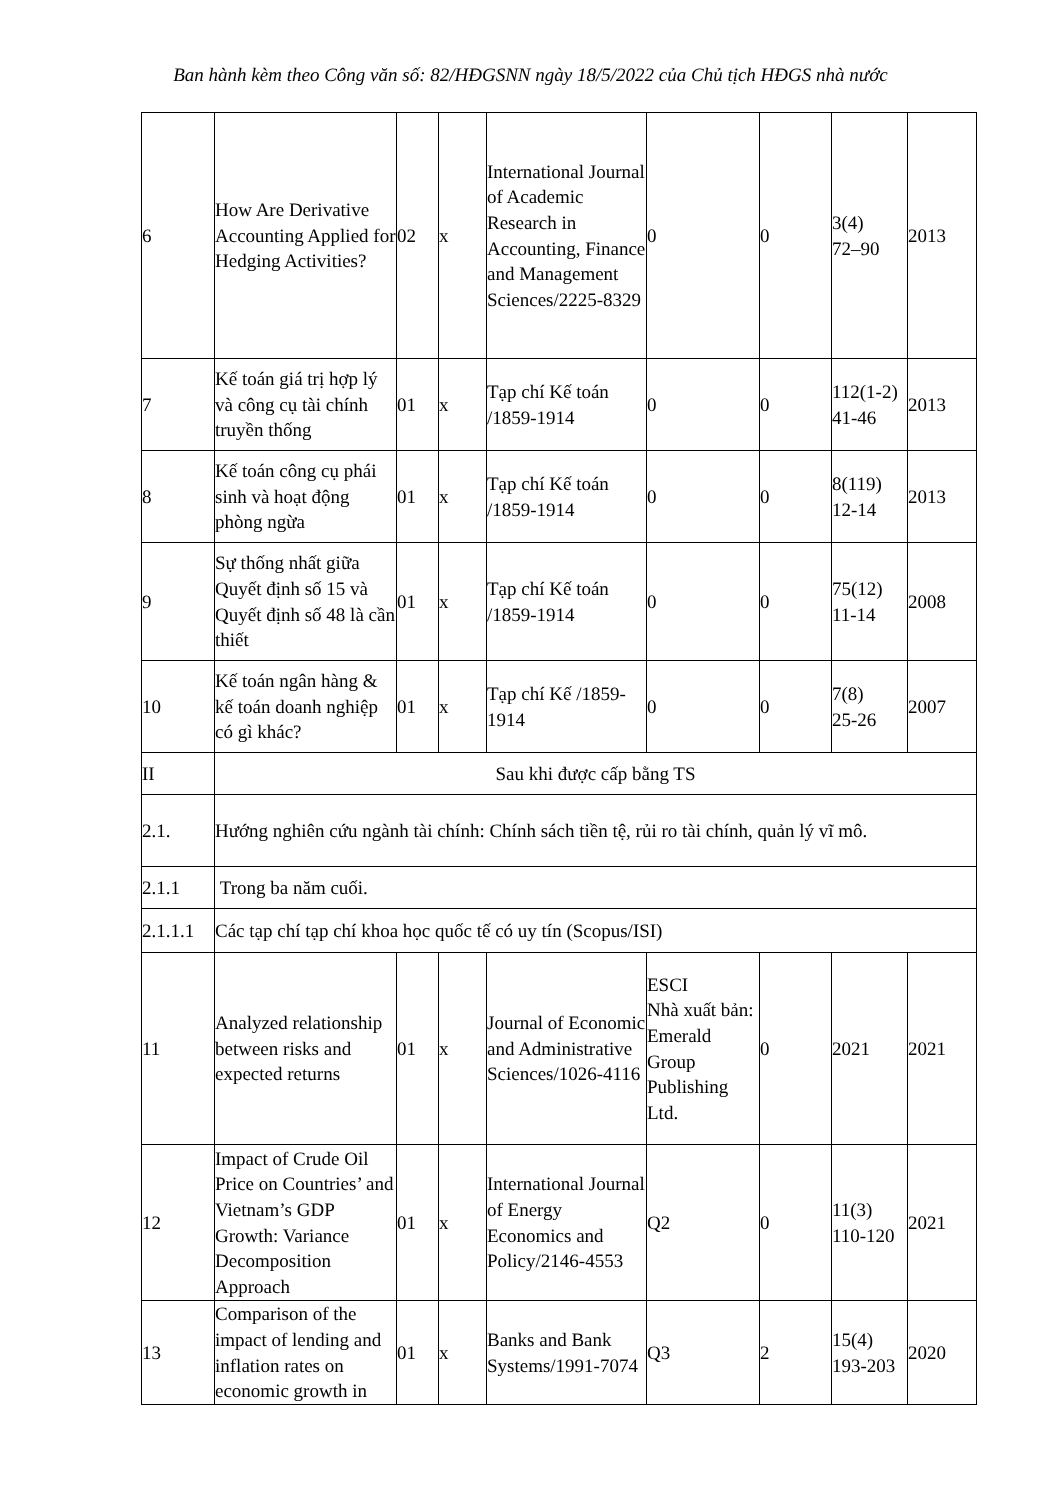Ban hành kèm theo Công văn số: 82/HĐGSNN ngày 18/5/2022 của Chủ tịch HĐGS nhà nước
| 6 | How Are Derivative Accounting Applied for Hedging Activities? | 02 | x | International Journal of Academic Research in Accounting, Finance and Management Sciences/2225-8329 | 0 | 0 | 3(4) 72–90 | 2013 |
| 7 | Kế toán giá trị hợp lý và công cụ tài chính truyền thống | 01 | x | Tạp chí Kế toán /1859-1914 | 0 | 0 | 112(1-2) 41-46 | 2013 |
| 8 | Kế toán công cụ phái sinh và hoạt động phòng ngừa | 01 | x | Tạp chí Kế toán /1859-1914 | 0 | 0 | 8(119) 12-14 | 2013 |
| 9 | Sự thống nhất giữa Quyết định số 15 và Quyết định số 48 là cần thiết | 01 | x | Tạp chí Kế toán /1859-1914 | 0 | 0 | 75(12) 11-14 | 2008 |
| 10 | Kế toán ngân hàng & kế toán doanh nghiệp có gì khác? | 01 | x | Tạp chí Kế /1859-1914 | 0 | 0 | 7(8) 25-26 | 2007 |
| II | Sau khi được cấp bằng TS | | | | | | | |
| 2.1. | Hướng nghiên cứu ngành tài chính: Chính sách tiền tệ, rủi ro tài chính, quản lý vĩ mô. | | | | | | | |
| 2.1.1 | Trong ba năm cuối. | | | | | | | |
| 2.1.1.1 | Các tạp chí tạp chí khoa học quốc tế có uy tín (Scopus/ISI) | | | | | | | |
| 11 | Analyzed relationship between risks and expected returns | 01 | x | Journal of Economic and Administrative Sciences/1026-4116 | ESCI Nhà xuất bản: Emerald Group Publishing Ltd. | 0 | 2021 | 2021 |
| 12 | Impact of Crude Oil Price on Countries’ and Vietnam’s GDP Growth: Variance Decomposition Approach | 01 | x | International Journal of Energy Economics and Policy/2146-4553 | Q2 | 0 | 11(3) 110-120 | 2021 |
| 13 | Comparison of the impact of lending and inflation rates on economic growth in | 01 | x | Banks and Bank Systems/1991-7074 | Q3 | 2 | 15(4) 193-203 | 2020 |